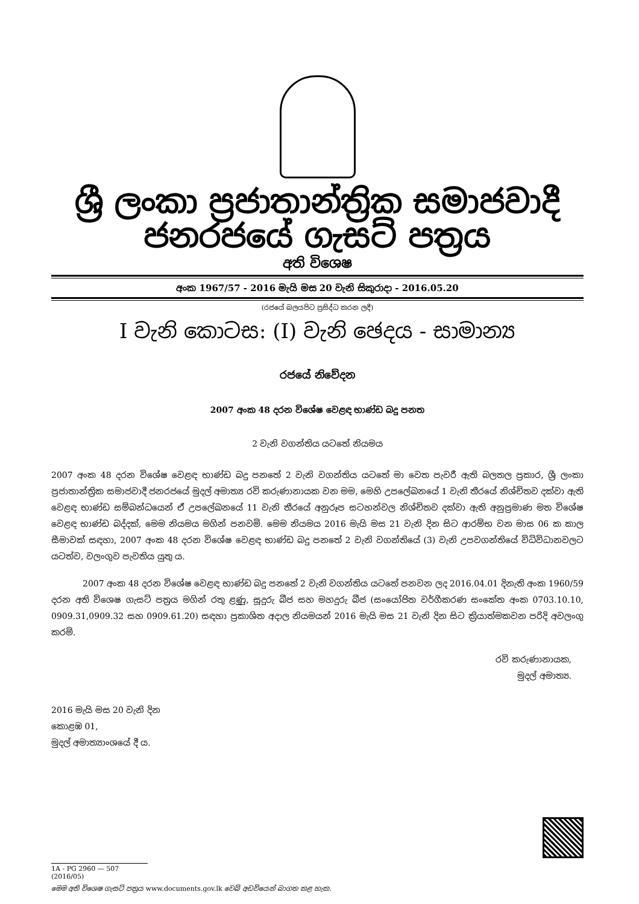ශ්‍රී ලංකා ප්‍රජාතාන්ත්‍රික සමාජවාදී ජනරජයේ ගැසට් පත්‍රය
අති විශෙෂ
අංක 1967/57 - 2016 මැයි මස 20 වැනි සිකුරාදා - 2016.05.20
(රජයේ බලයපිට ප්‍රසිද්ධ කරන ලදී)
I වැනි කොටස: (I) වැනි ඡෙදය - සාමාන්‍ය
රජයේ නිවේදන
2007 අංක 48 දරන විශේෂ වෙළඳ භාණ්ඩ බදු පනත
2 වැනි වගන්තිය යටතේ නියමය
2007 අංක 48 දරන විශේෂ වෙළඳ භාණ්ඩ බදු පනතේ 2 වැනි වගන්තිය යටතේ මා වෙත පැවරී ඇති බලතල ප්‍රකාර, ශ්‍රී ලංකා ප්‍රජාතාන්ත්‍රික සමාජවාදී ජනරජයේ මුදල් අමාත්‍ය රවි කරුණානායක වන මම, මෙහි උපලේඛනයේ 1 වැනි තීරයේ නිශ්චිතව දක්වා ඇති වෙළඳ භාණ්ඩ සම්බන්ධයෙන් ඒ උපලේඛනයේ 11 වැනි තීරයේ අනුරූප සටහන්වල නිශ්චිතව දක්වා ඇති අනුප්‍රමාණ මත විශේෂ වෙළඳ භාණ්ඩ බද්දක්, මෙම නියමය මගින් පනවමි. මෙම නියමය 2016 මැයි මස 21 වැනි දින සිට ආරම්භ වන මාස 06 ක කාල සීමාවක් සඳහා, 2007 අංක 48 දරන විශේෂ වෙළඳ භාණ්ඩ බදු පනතේ 2 වැනි වගන්තියේ (3) වැනි උපවගන්තියේ විධිවිධානවලට යටත්ව, වලංගුව පැවතිය යුතු ය.
2007 අංක 48 දරන විශේෂ වෙළඳ භාණ්ඩ බදු පනතේ 2 වැනි වගන්තිය යටතේ පනවන ලද 2016.04.01 දිනැති අංක 1960/59 දරන අති විශෙෂ ගැසට් පත්‍රය මගින් රතු ළූණු, සූදුරු බීජ සහ මහදුරු බීජ (සංයෝජිත වර්ගීකරණ සංකේත අංක 0703.10.10, 0909.31,0909.32 සහ 0909.61.20) සඳහා ප්‍රකාශිත අදාල නියමයන් 2016 මැයි මස 21 වැනි දින සිට ක්‍රියාත්මකවන පරිදි අවලංගු කරමි.
රවි කරුණානායක,
මුදල් අමාත්‍ය.
2016 මැයි මස 20 වැනි දින
කොළඹ 01,
මුදල් අමාත්‍යාංශයේ දී ය.
1A - PG 2960 — 507 (2016/05)
මෙම අති විශෙෂ ගැසට් පත්‍රය www.documents.gov.lk වෙබ් අඩවියෙන් බාගත කළ හැක.